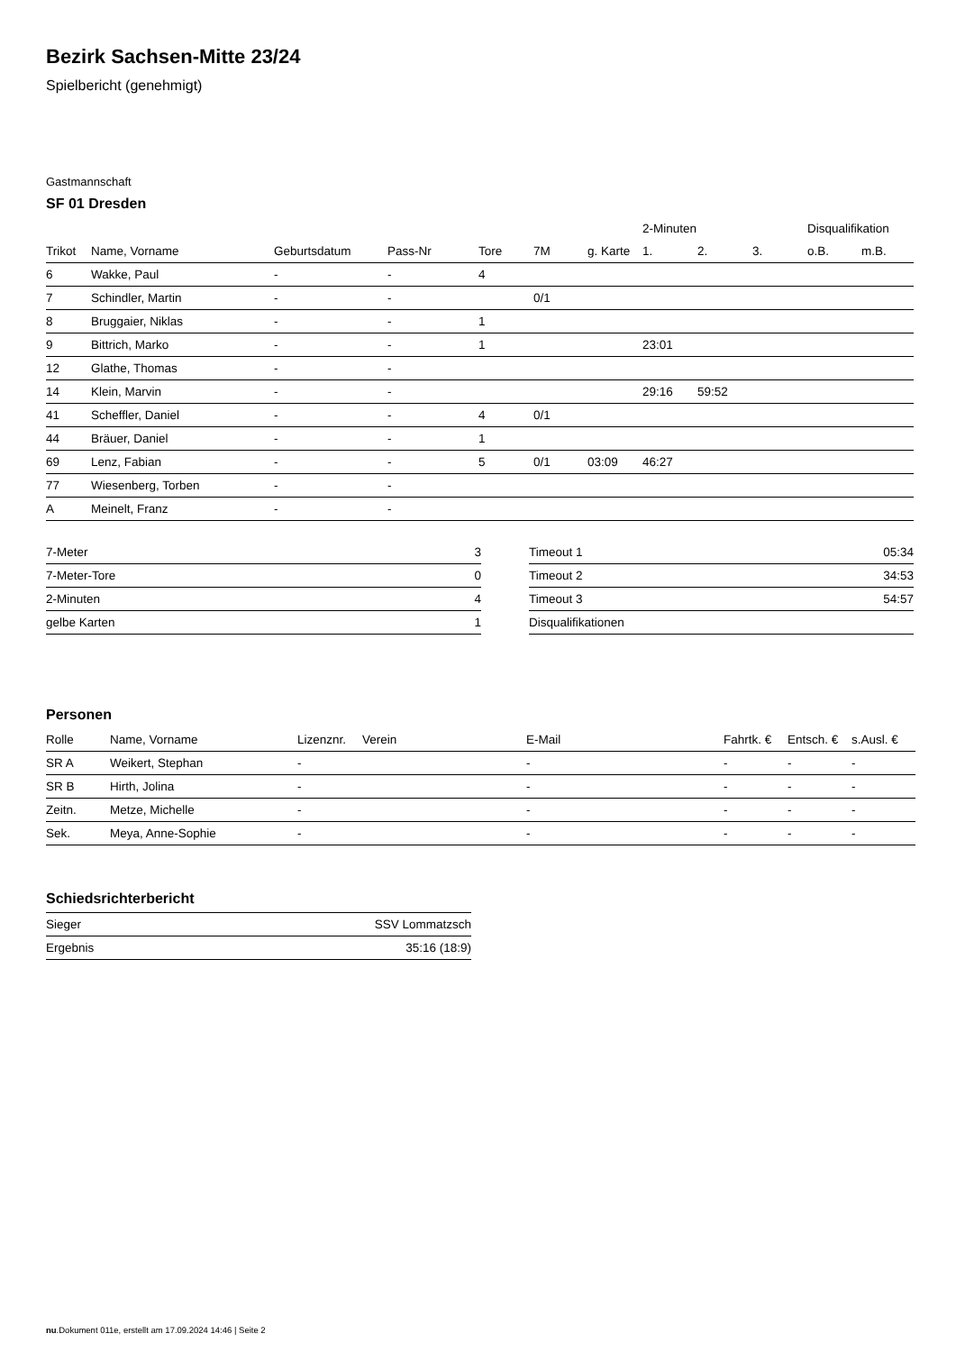Bezirk Sachsen-Mitte 23/24
Spielbericht (genehmigt)
Gastmannschaft
SF 01 Dresden
| | | | | | | | 2-Minuten | | | Disqualifikation | |
| --- | --- | --- | --- | --- | --- | --- | --- | --- | --- | --- | --- |
| Trikot | Name, Vorname | Geburtsdatum | Pass-Nr | Tore | 7M | g. Karte | 1. | 2. | 3. | o.B. | m.B. |
| 6 | Wakke, Paul | - | - | 4 | | | | | | | |
| 7 | Schindler, Martin | - | - | | 0/1 | | | | | | |
| 8 | Bruggaier, Niklas | - | - | 1 | | | | | | | |
| 9 | Bittrich, Marko | - | - | 1 | | | 23:01 | | | | |
| 12 | Glathe, Thomas | - | - | | | | | | | | |
| 14 | Klein, Marvin | - | - | | | | 29:16 | 59:52 | | | |
| 41 | Scheffler, Daniel | - | - | 4 | 0/1 | | | | | | |
| 44 | Bräuer, Daniel | - | - | 1 | | | | | | | |
| 69 | Lenz, Fabian | - | - | 5 | 0/1 | 03:09 | 46:27 | | | | |
| 77 | Wiesenberg, Torben | - | - | | | | | | | | |
| A | Meinelt, Franz | - | - | | | | | | | | |
| 7-Meter | 3 |
| 7-Meter-Tore | 0 |
| 2-Minuten | 4 |
| gelbe Karten | 1 |
| Timeout 1 | 05:34 |
| Timeout 2 | 34:53 |
| Timeout 3 | 54:57 |
| Disqualifikationen | |
Personen
| Rolle | Name, Vorname | Lizenznr. | Verein | E-Mail | Fahrtk. € | Entsch. € | s.Ausl. € |
| --- | --- | --- | --- | --- | --- | --- | --- |
| SR A | Weikert, Stephan | - | | - | - | - | - |
| SR B | Hirth, Jolina | - | | - | - | - | - |
| Zeitn. | Metze, Michelle | - | | - | - | - | - |
| Sek. | Meya, Anne-Sophie | - | | - | - | - | - |
Schiedsrichterbericht
| Sieger | SSV Lommatzsch |
| Ergebnis | 35:16 (18:9) |
nu.Dokument 011e, erstellt am 17.09.2024 14:46 | Seite 2